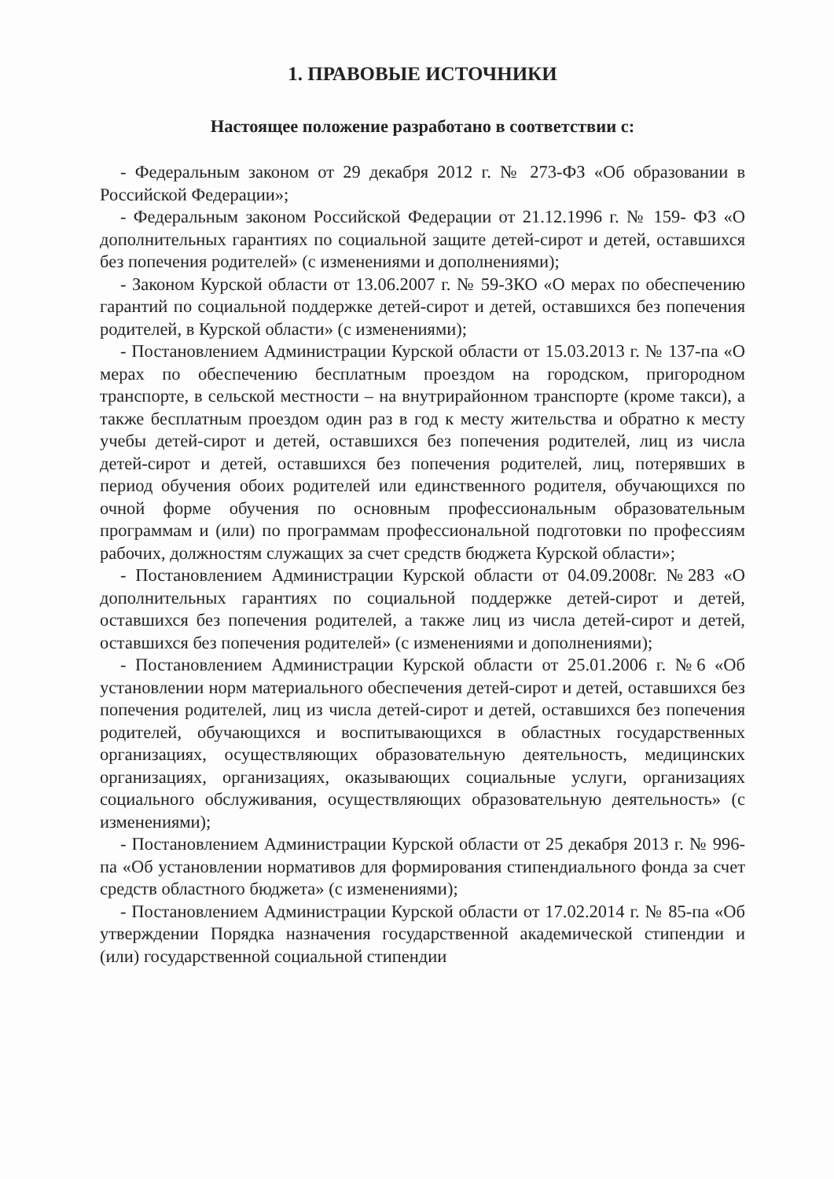1. ПРАВОВЫЕ ИСТОЧНИКИ
Настоящее положение разработано в соответствии с:
- Федеральным законом от 29 декабря 2012 г. № 273-ФЗ «Об образовании в Российской Федерации»;
- Федеральным законом Российской Федерации от 21.12.1996 г. № 159- ФЗ «О дополнительных гарантиях по социальной защите детей-сирот и детей, оставшихся без попечения родителей» (с изменениями и дополнениями);
- Законом Курской области от 13.06.2007 г. № 59-ЗКО «О мерах по обеспечению гарантий по социальной поддержке детей-сирот и детей, оставшихся без попечения родителей, в Курской области» (с изменениями);
- Постановлением Администрации Курской области от 15.03.2013 г. № 137-па «О мерах по обеспечению бесплатным проездом на городском, пригородном транспорте, в сельской местности – на внутрирайонном транспорте (кроме такси), а также бесплатным проездом один раз в год к месту жительства и обратно к месту учебы детей-сирот и детей, оставшихся без попечения родителей, лиц из числа детей-сирот и детей, оставшихся без попечения родителей, лиц, потерявших в период обучения обоих родителей или единственного родителя, обучающихся по очной форме обучения по основным профессиональным образовательным программам и (или) по программам профессиональной подготовки по профессиям рабочих, должностям служащих за счет средств бюджета Курской области»;
- Постановлением Администрации Курской области от 04.09.2008г. №283 «О дополнительных гарантиях по социальной поддержке детей-сирот и детей, оставшихся без попечения родителей, а также лиц из числа детей-сирот и детей, оставшихся без попечения родителей» (с изменениями и дополнениями);
- Постановлением Администрации Курской области от 25.01.2006 г. №6 «Об установлении норм материального обеспечения детей-сирот и детей, оставшихся без попечения родителей, лиц из числа детей-сирот и детей, оставшихся без попечения родителей, обучающихся и воспитывающихся в областных государственных организациях, осуществляющих образовательную деятельность, медицинских организациях, организациях, оказывающих социальные услуги, организациях социального обслуживания, осуществляющих образовательную деятельность» (с изменениями);
- Постановлением Администрации Курской области от 25 декабря 2013 г. № 996-па «Об установлении нормативов для формирования стипендиального фонда за счет средств областного бюджета» (с изменениями);
- Постановлением Администрации Курской области от 17.02.2014 г. № 85-па «Об утверждении Порядка назначения государственной академической стипендии и (или) государственной социальной стипендии